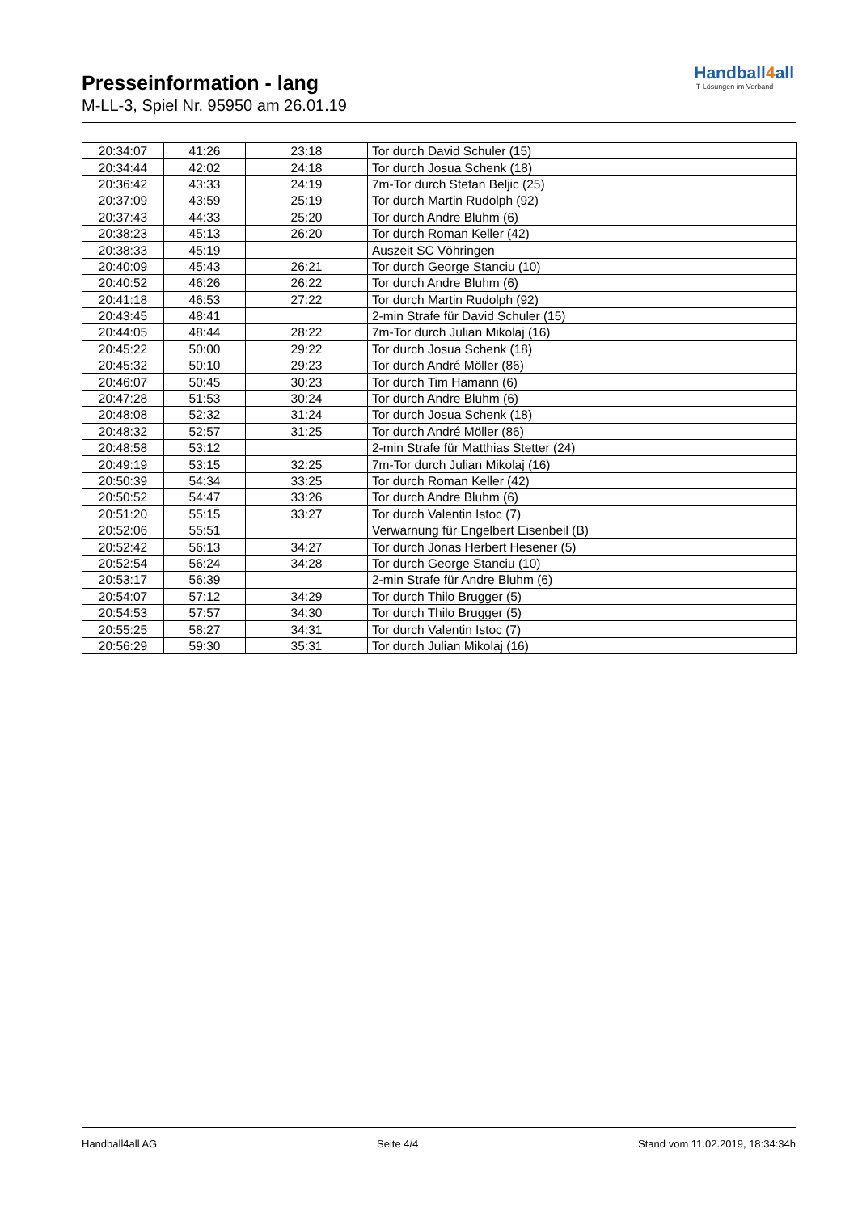Presseinformation - lang
M-LL-3, Spiel Nr. 95950 am 26.01.19
Handball4all
IT-Lösungen im Verband
| 20:34:07 | 41:26 | 23:18 | Tor durch David Schuler (15) |
| 20:34:44 | 42:02 | 24:18 | Tor durch Josua Schenk (18) |
| 20:36:42 | 43:33 | 24:19 | 7m-Tor durch Stefan Beljic (25) |
| 20:37:09 | 43:59 | 25:19 | Tor durch Martin Rudolph (92) |
| 20:37:43 | 44:33 | 25:20 | Tor durch Andre Bluhm (6) |
| 20:38:23 | 45:13 | 26:20 | Tor durch Roman Keller (42) |
| 20:38:33 | 45:19 | | Auszeit SC Vöhringen |
| 20:40:09 | 45:43 | 26:21 | Tor durch George Stanciu (10) |
| 20:40:52 | 46:26 | 26:22 | Tor durch Andre Bluhm (6) |
| 20:41:18 | 46:53 | 27:22 | Tor durch Martin Rudolph (92) |
| 20:43:45 | 48:41 | | 2-min Strafe für David Schuler (15) |
| 20:44:05 | 48:44 | 28:22 | 7m-Tor durch Julian Mikolaj (16) |
| 20:45:22 | 50:00 | 29:22 | Tor durch Josua Schenk (18) |
| 20:45:32 | 50:10 | 29:23 | Tor durch André Möller (86) |
| 20:46:07 | 50:45 | 30:23 | Tor durch Tim Hamann (6) |
| 20:47:28 | 51:53 | 30:24 | Tor durch Andre Bluhm (6) |
| 20:48:08 | 52:32 | 31:24 | Tor durch Josua Schenk (18) |
| 20:48:32 | 52:57 | 31:25 | Tor durch André Möller (86) |
| 20:48:58 | 53:12 | | 2-min Strafe für Matthias Stetter (24) |
| 20:49:19 | 53:15 | 32:25 | 7m-Tor durch Julian Mikolaj (16) |
| 20:50:39 | 54:34 | 33:25 | Tor durch Roman Keller (42) |
| 20:50:52 | 54:47 | 33:26 | Tor durch Andre Bluhm (6) |
| 20:51:20 | 55:15 | 33:27 | Tor durch Valentin Istoc (7) |
| 20:52:06 | 55:51 | | Verwarnung für Engelbert Eisenbeil (B) |
| 20:52:42 | 56:13 | 34:27 | Tor durch Jonas Herbert Hesener (5) |
| 20:52:54 | 56:24 | 34:28 | Tor durch George Stanciu (10) |
| 20:53:17 | 56:39 | | 2-min Strafe für Andre Bluhm (6) |
| 20:54:07 | 57:12 | 34:29 | Tor durch Thilo Brugger (5) |
| 20:54:53 | 57:57 | 34:30 | Tor durch Thilo Brugger (5) |
| 20:55:25 | 58:27 | 34:31 | Tor durch Valentin Istoc (7) |
| 20:56:29 | 59:30 | 35:31 | Tor durch Julian Mikolaj (16) |
Handball4all AG Seite 4/4 Stand vom 11.02.2019, 18:34:34h